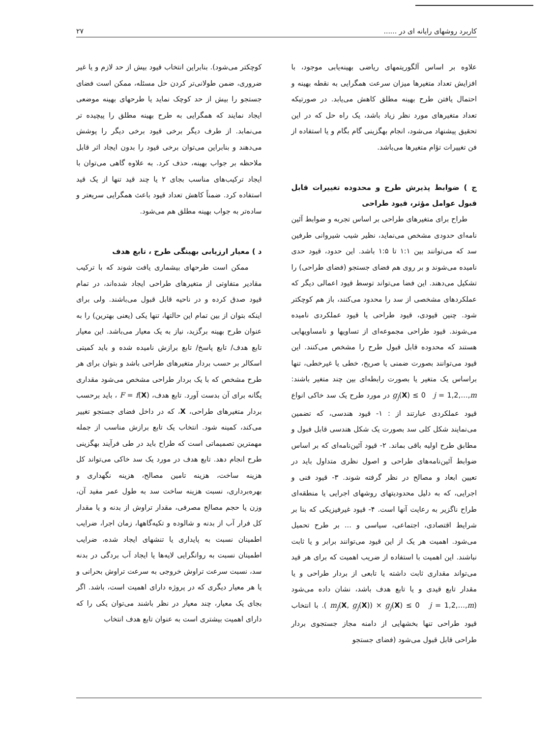کاربرد روشهای رایانه ای در ...... ۲۷
علاوه بر اساس آلگوریتمهای ریاضی بهینه‌یابی موجود، با افزایش تعداد متغیرها میزان سرعت همگرایی به نقطه بهینه و احتمال یافتن طرح بهینه مطلق کاهش می‌یابد. در صورتیکه تعداد متغیرهای مورد نظر زیاد باشد، یک راه حل که در این تحقیق پیشنهاد می‌شود، انجام بهگزینی گام بگام و یا استفاده از فن تغییرات تؤام متغیرها می‌باشد.
ج ) ضوابط پذیرش طرح و محدوده تغییرات قابل قبول عوامل مؤثر، قیود طراحی
طراح برای متغیرهای طراحی بر اساس تجربه و ضوابط آئین نامه‌ای حدودی مشخص می‌نماید، نظیر شیب شیروانی طرفین سد که می‌توانند بین ۱:۱ تا ۱:۵ باشد. این حدود، قیود حدی نامیده می‌شوند و بر روی هم فضای جستجو (فضای طراحی) را تشکیل می‌دهند. این فضا می‌تواند توسط قیود اعمالی دیگر که عملکردهای مشخصی از سد را محدود می‌کنند، باز هم کوچکتر شود. چنین قیودی، قیود طراحی یا قیود عملکردی نامیده می‌شوند. قیود طراحی مجموعه‌ای از تساویها و نامساویهایی هستند که محدوده قابل قبول طرح را مشخص می‌کنند. این قیود می‌توانند بصورت ضمنی یا صریح، خطی یا غیرخطی، تنها براساس یک متغیر یا بصورت رابطه‌ای بین چند متغیر باشند: g<sub>j</sub>(X) ≤ 0 j = 1,2,…,m در مورد طرح یک سد خاکی انواع قیود عملکردی عبارتند از : ۱- قیود هندسی، که تضمین می‌نمایند شکل کلی سد بصورت یک شکل هندسی قابل فبول و مطابق طرح اولیه باقی بماند. ۲- قیود آئین‌نامه‌ای که بر اساس ضوابط آئین‌نامه‌های طراحی و اصول نظری متداول باید در تعیین ابعاد و مصالح در نظر گرفته شوند. ۳- قیود فنی و اجرایی، که به دلیل محدودیتهای روشهای اجرایی یا منطقه‌ای طراح ناگزیر به رعایت آنها است. ۴- قیود غیرفیزیکی که بنا بر شرایط اقتصادی، اجتماعی، سیاسی و ... بر طرح تحمیل می‌شود. اهمیت هر یک از این قیود می‌توانند برابر و یا ثابت نباشند. این اهمیت با استفاده از ضریب اهمیت که برای هر قید می‌تواند مقداری ثابت داشته یا تابعی از بردار طراحی و یا مقدار تابع قیدی و یا تابع هدف باشد، نشان داده می‌شود (m<sub>j</sub>(X, g<sub>j</sub>(X)) × g<sub>j</sub>(X) ≤ 0 j = 1,2,…,m ). با انتخاب قیود طراحی تنها بخشهایی از دامنه مجاز جستجوی بردار طراحی قابل قبول می‌شود (فضای جستجو
کوچکتر می‌شود). بنابراین انتخاب قیود بیش از حد لازم و یا غیر ضروری، ضمن طولانی‌تر کردن حل مسئله، ممکن است فضای جستجو را بیش از حد کوچک نماید یا طرحهای بهینه موضعی ایجاد نمایند که همگرایی به طرح بهینه مطلق را پیچیده تر می‌نمابد. از طرف دیگر برخی قیود برخی دیگر را پوشش می‌دهند و بنابراین می‌توان برخی قیود را بدون ایجاد اثر قابل ملاحظه بر جواب بهینه، حذف کرد. به علاوه گاهی می‌توان با ایجاد ترکیب‌های مناسب بجای ۲ یا چند قید تنها از یک قید استفاده کرد. ضمناً کاهش تعداد قیود باعث همگرایی سریعتر و ساده‌تر به جواب بهینه مطلق هم می‌شود.
د ) معیار ارزیابی بهینگی طرح ، تابع هدف
ممکن است طرحهای بیشماری یافت شوند که با ترکیب مقادیر متفاوتی از متغیرهای طراحی ایجاد شده‌اند، در تمام قیود صدق کرده و در ناحیه قابل قبول می‌باشند. ولی برای اینکه بتوان از بین تمام این حالتها، تنها یکی (یعنی بهترین) را به عنوان طرح بهینه برگزید، نیاز به یک معیار می‌باشد. این معیار تابع هدف/ تابع پاسخ/ تابع برازش نامیده شده و باید کمیتی اسکالر بر حسب بردار متغیرهای طراحی باشد و بتوان برای هر طرح مشخص که با یک بردار طراحی مشخص می‌شود مقداری یگانه برای آن بدست آورد. تابع هدف، F = f(X) ، باید برحسب بردار متغیرهای طراحی، X، که در داخل فضای جستجو تغییر می‌کند، کمینه شود. انتخاب یک تابع برازش مناسب از جمله مهمترین تصمیماتی است که طراح باید در طی فرآیند بهگزینی طرح انجام دهد. تابع هدف در مورد یک سد خاکی می‌تواند کل هزینه ساخت، هزینه تامین مصالح، هزینه نگهداری و بهره‌برداری، نسبت هزینه ساخت سد به طول عمر مفید آن، وزن یا حجم مصالح مصرفی، مقدار تراوش از بدنه و یا مقدار کل فرار آب از بدنه و شالوده و تکیه‌گاهها، زمان اجرا، ضرایب اطمینان نسبت به پایداری یا تنشهای ایجاد شده، ضرایب اطمینان نسبت به روانگرایی لایه‌ها یا ایجاد آب بردگی در بدنه سد، نسبت سرعت تراوش خروجی به سرعت تراوش بحرانی و یا هر معیار دیگری که در پروژه دارای اهمیت است، باشد. اگر بجای یک معیار، چند معیار در نظر باشند می‌توان یکی را که دارای اهمیت بیشتری است به عنوان تابع هدف انتخاب